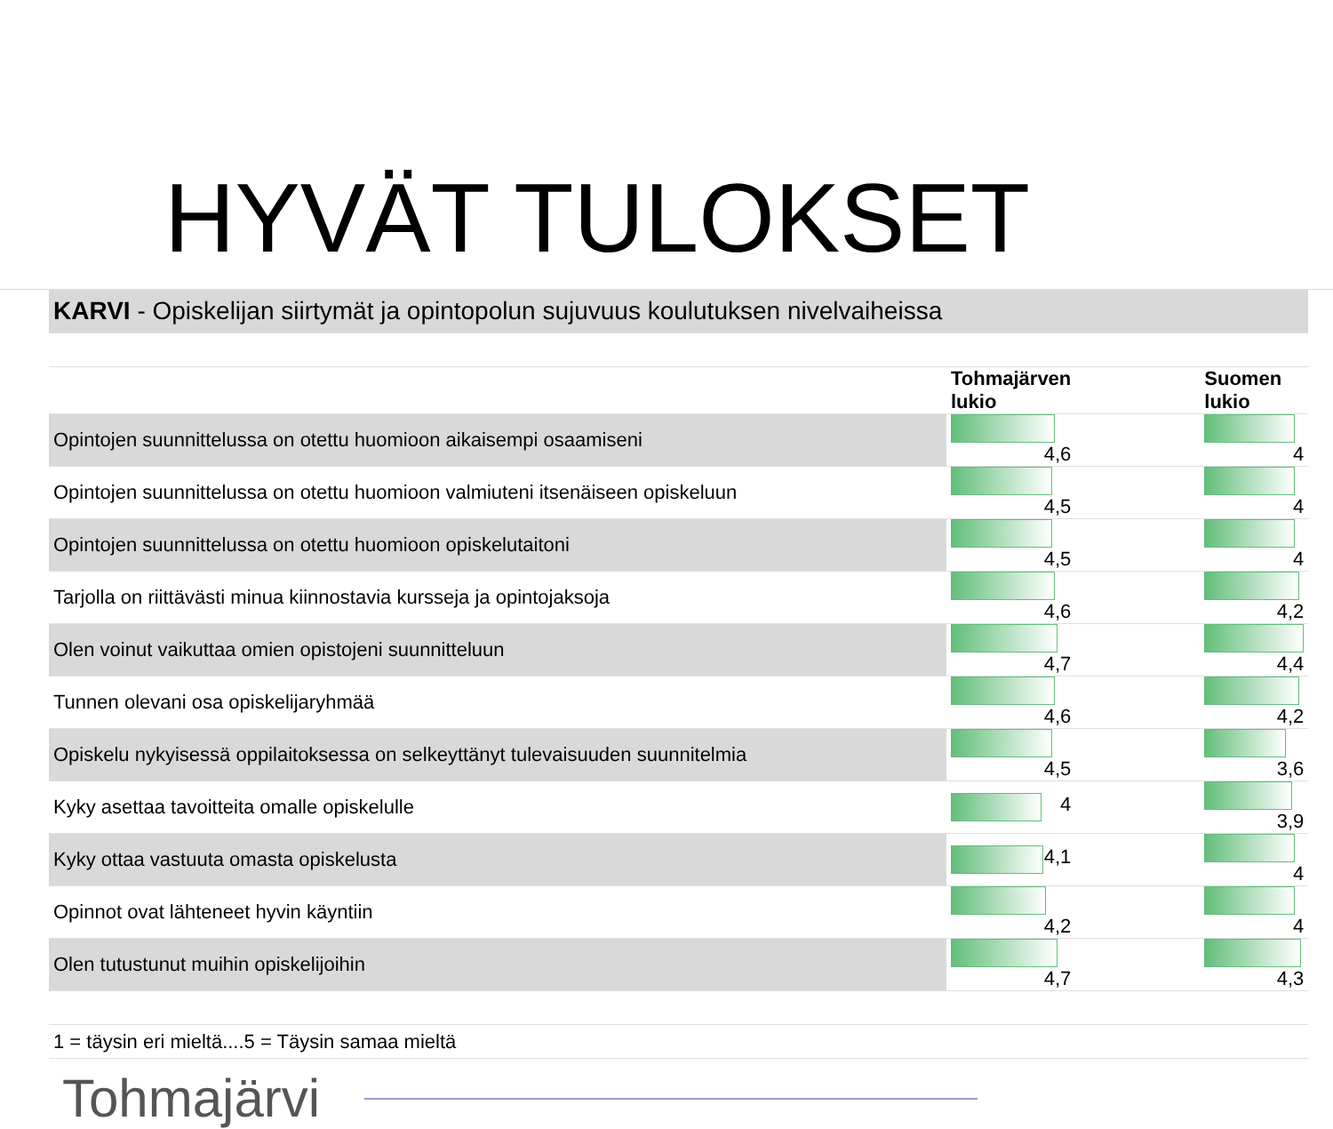HYVÄT TULOKSET
| KARVI - Opiskelijan siirtymät ja opintopolun sujuvuus koulutuksen nivelvaiheissa | | | |
| | Tohmajärven lukio | | Suomen lukio |
| Opintojen suunnittelussa on otettu huomioon aikaisempi osaamiseni | 4,6 | | 4 |
| Opintojen suunnittelussa on otettu huomioon valmiuteni itsenäiseen opiskeluun | 4,5 | | 4 |
| Opintojen suunnittelussa on otettu huomioon opiskelutaitoni | 4,5 | | 4 |
| Tarjolla on riittävästi minua kiinnostavia kursseja ja opintojaksoja | 4,6 | | 4,2 |
| Olen voinut vaikuttaa omien opistojeni suunnitteluun | 4,7 | | 4,4 |
| Tunnen olevani osa opiskelijaryhmää | 4,6 | | 4,2 |
| Opiskelu nykyisessä oppilaitoksessa on selkeyttänyt tulevaisuuden suunnitelmia | 4,5 | | 3,6 |
| Kyky asettaa tavoitteita omalle opiskelulle | 4 | | 3,9 |
| Kyky ottaa vastuuta omasta opiskelusta | 4,1 | | 4 |
| Opinnot ovat lähteneet hyvin käyntiin | 4,2 | | 4 |
| Olen tutustunut muihin opiskelijoihin | 4,7 | | 4,3 |
| 1 = täysin eri mieltä....5 = Täysin samaa mieltä | | | |
Tohmajärvi